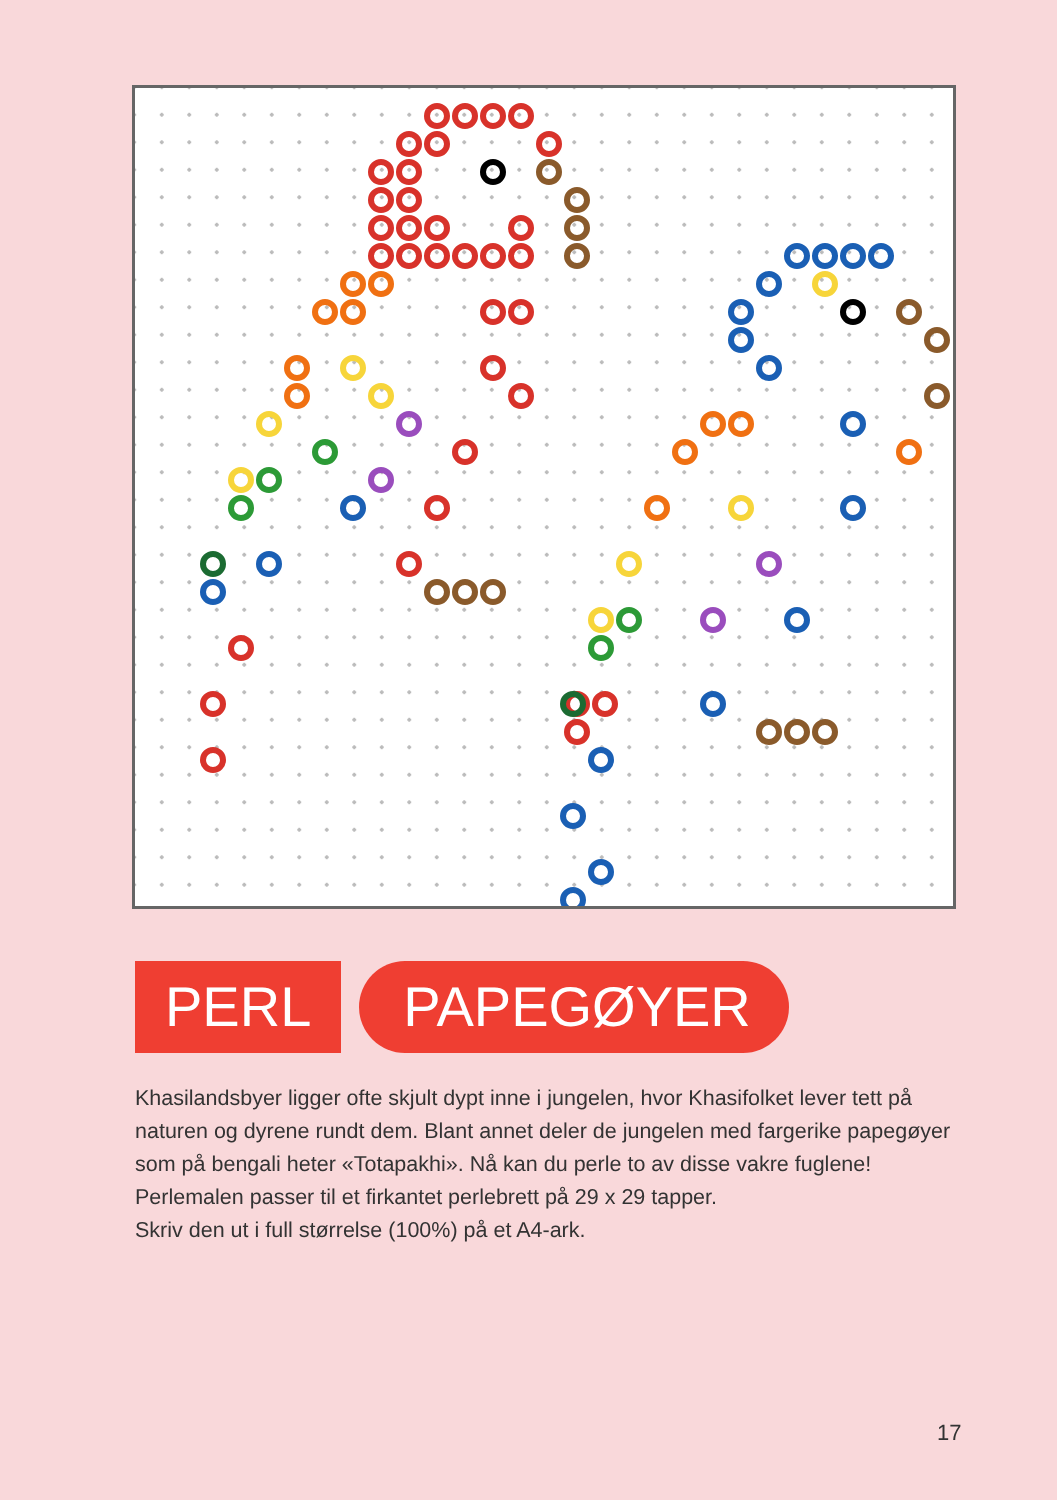PERL PAPEGØYER
Khasilandsbyer ligger ofte skjult dypt inne i jungelen, hvor Khasifolket lever tett på naturen og dyrene rundt dem. Blant annet deler de jungelen med fargerike papegøyer som på bengali heter «Totapakhi». Nå kan du perle to av disse vakre fuglene! Perlemalen passer til et firkantet perlebrett på 29 x 29 tapper.
Skriv den ut i full størrelse (100%) på et A4-ark.
17